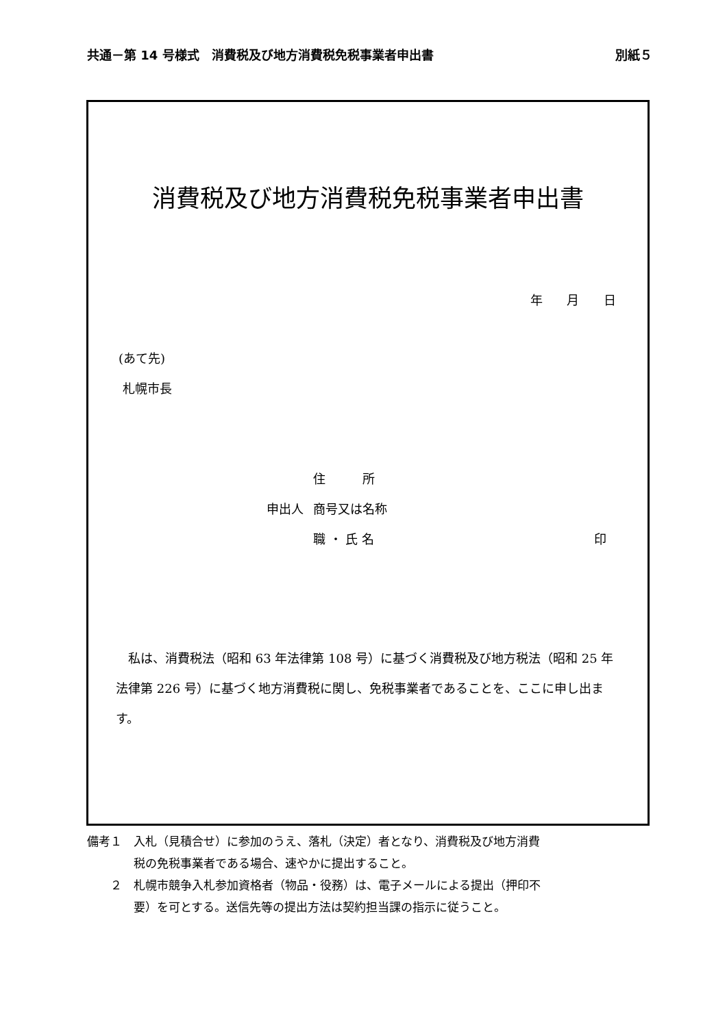共通－第 14 号様式　消費税及び地方消費税免税事業者申出書 別紙５
消費税及び地方消費税免税事業者申出書
年 月 日
(あて先)
札幌市長
住　　　所
申出人 商号又は名称
職 ・ 氏 名 印
　私は、消費税法（昭和 63 年法律第 108 号）に基づく消費税及び地方税法（昭和 25 年法律第 226 号）に基づく地方消費税に関し、免税事業者であることを、ここに申し出ます。
備考１　入札（見積合せ）に参加のうえ、落札（決定）者となり、消費税及び地方消費
　　　　税の免税事業者である場合、速やかに提出すること。
　　２　札幌市競争入札参加資格者（物品・役務）は、電子メールによる提出（押印不
　　　　要）を可とする。送信先等の提出方法は契約担当課の指示に従うこと。